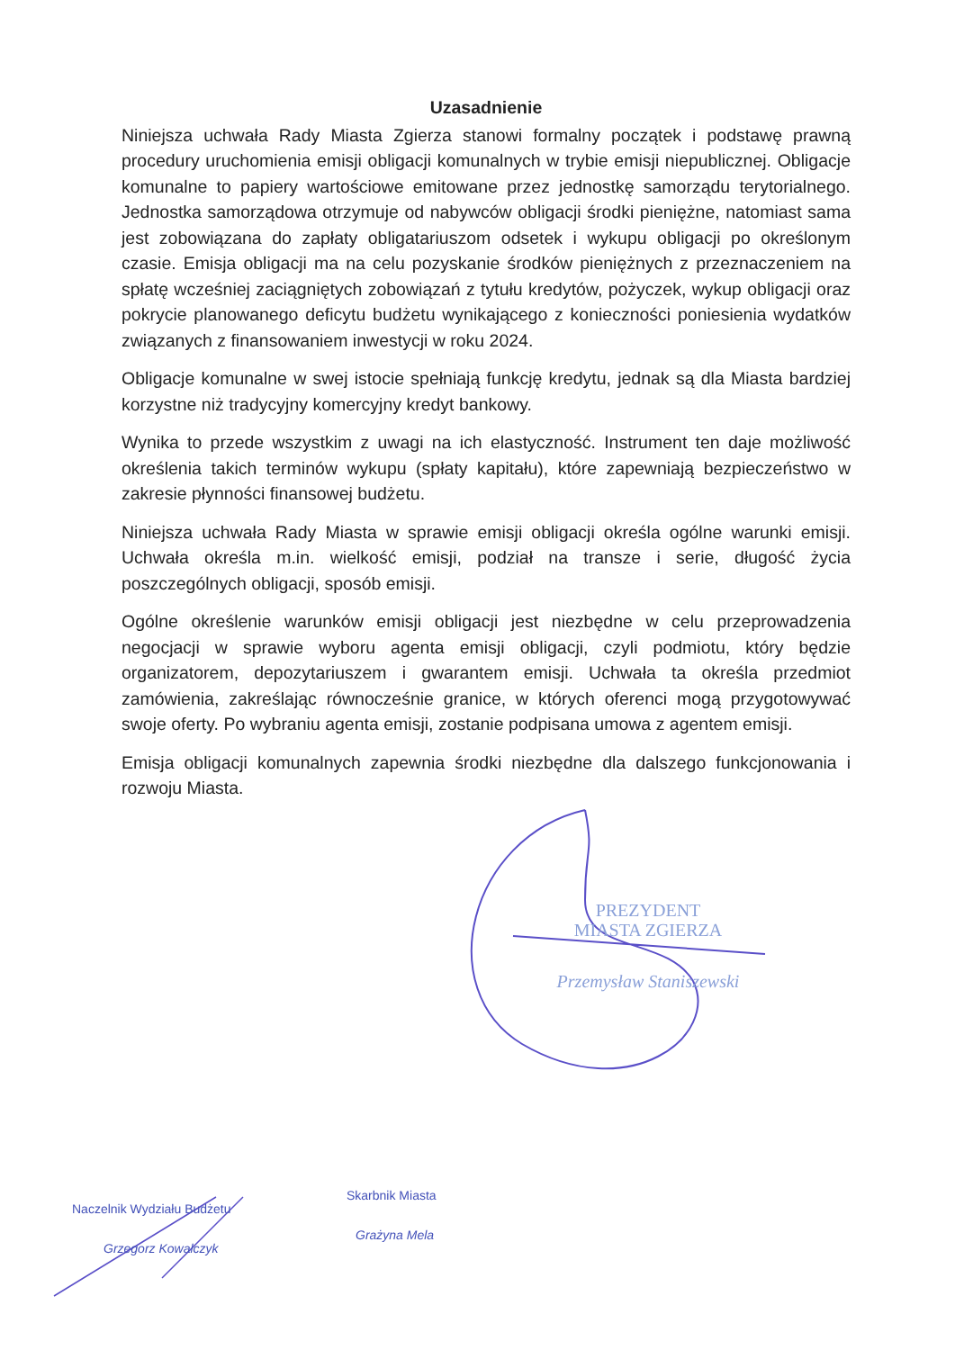Uzasadnienie
Niniejsza uchwała Rady Miasta Zgierza stanowi formalny początek i podstawę prawną procedury uruchomienia emisji obligacji komunalnych w trybie emisji niepublicznej. Obligacje komunalne to papiery wartościowe emitowane przez jednostkę samorządu terytorialnego. Jednostka samorządowa otrzymuje od nabywców obligacji środki pieniężne, natomiast sama jest zobowiązana do zapłaty obligatariuszom odsetek i wykupu obligacji po określonym czasie. Emisja obligacji ma na celu pozyskanie środków pieniężnych z przeznaczeniem na spłatę wcześniej zaciągniętych zobowiązań z tytułu kredytów, pożyczek, wykup obligacji oraz pokrycie planowanego deficytu budżetu wynikającego z konieczności poniesienia wydatków związanych z finansowaniem inwestycji w roku 2024.
Obligacje komunalne w swej istocie spełniają funkcję kredytu, jednak są dla Miasta bardziej korzystne niż tradycyjny komercyjny kredyt bankowy.
Wynika to przede wszystkim z uwagi na ich elastyczność. Instrument ten daje możliwość określenia takich terminów wykupu (spłaty kapitału), które zapewniają bezpieczeństwo w zakresie płynności finansowej budżetu.
Niniejsza uchwała Rady Miasta w sprawie emisji obligacji określa ogólne warunki emisji. Uchwała określa m.in. wielkość emisji, podział na transze i serie, długość życia poszczególnych obligacji, sposób emisji.
Ogólne określenie warunków emisji obligacji jest niezbędne w celu przeprowadzenia negocjacji w sprawie wyboru agenta emisji obligacji, czyli podmiotu, który będzie organizatorem, depozytariuszem i gwarantem emisji. Uchwała ta określa przedmiot zamówienia, zakreślając równocześnie granice, w których oferenci mogą przygotowywać swoje oferty. Po wybraniu agenta emisji, zostanie podpisana umowa z agentem emisji.
Emisja obligacji komunalnych zapewnia środki niezbędne dla dalszego funkcjonowania i rozwoju Miasta.
PREZYDENT
MIASTA ZGIERZA
Przemysław Staniszewski
Naczelnik Wydziału Budżetu
Grzegorz Kowalczyk
Skarbnik Miasta
Grażyna Mela